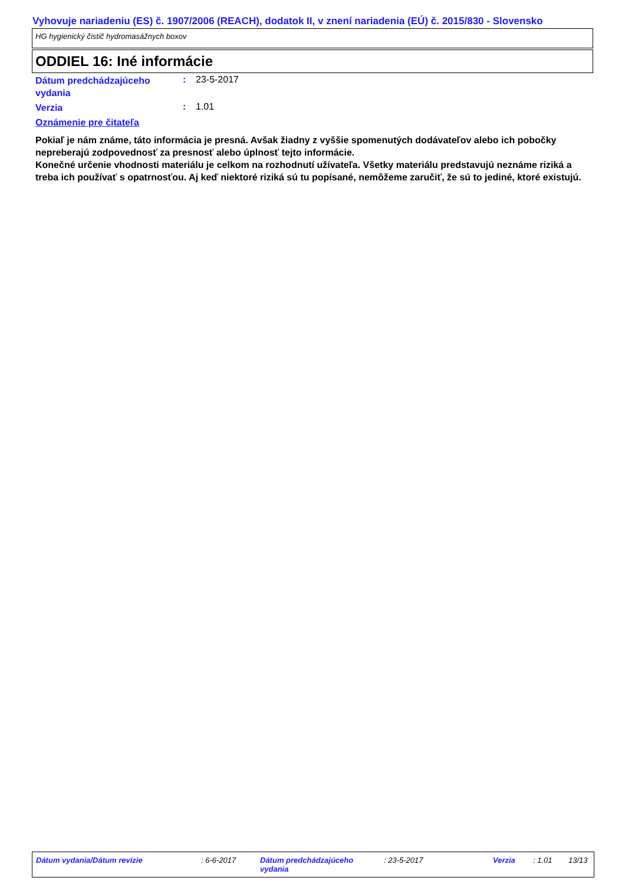Vyhovuje nariadeniu (ES) č. 1907/2006 (REACH), dodatok II, v znení nariadenia (EÚ) č. 2015/830 - Slovensko
HG hygienický čistič hydromasážnych boxov
ODDIEL 16: Iné informácie
Dátum predchádzajúceho vydania
: 23-5-2017
Verzia
: 1.01
Oznámenie pre čitateľa
Pokiaľ je nám známe, táto informácia je presná. Avšak žiadny z vyššie spomenutých dodávateľov alebo ich pobočky nepreberajú zodpovednosť za presnosť alebo úplnosť tejto informácie.
Konečné určenie vhodnosti materiálu je celkom na rozhodnutí užívateľa. Všetky materiálu predstavujú neznáme riziká a treba ich používať s opatrnosťou. Aj keď niektoré riziká sú tu popísané, nemôžeme zaručiť, že sú to jediné, ktoré existujú.
Dátum vydania/Dátum revízie : 6-6-2017 Dátum predchádzajúceho vydania
: 23-5-2017 Verzia : 1.01 13/13